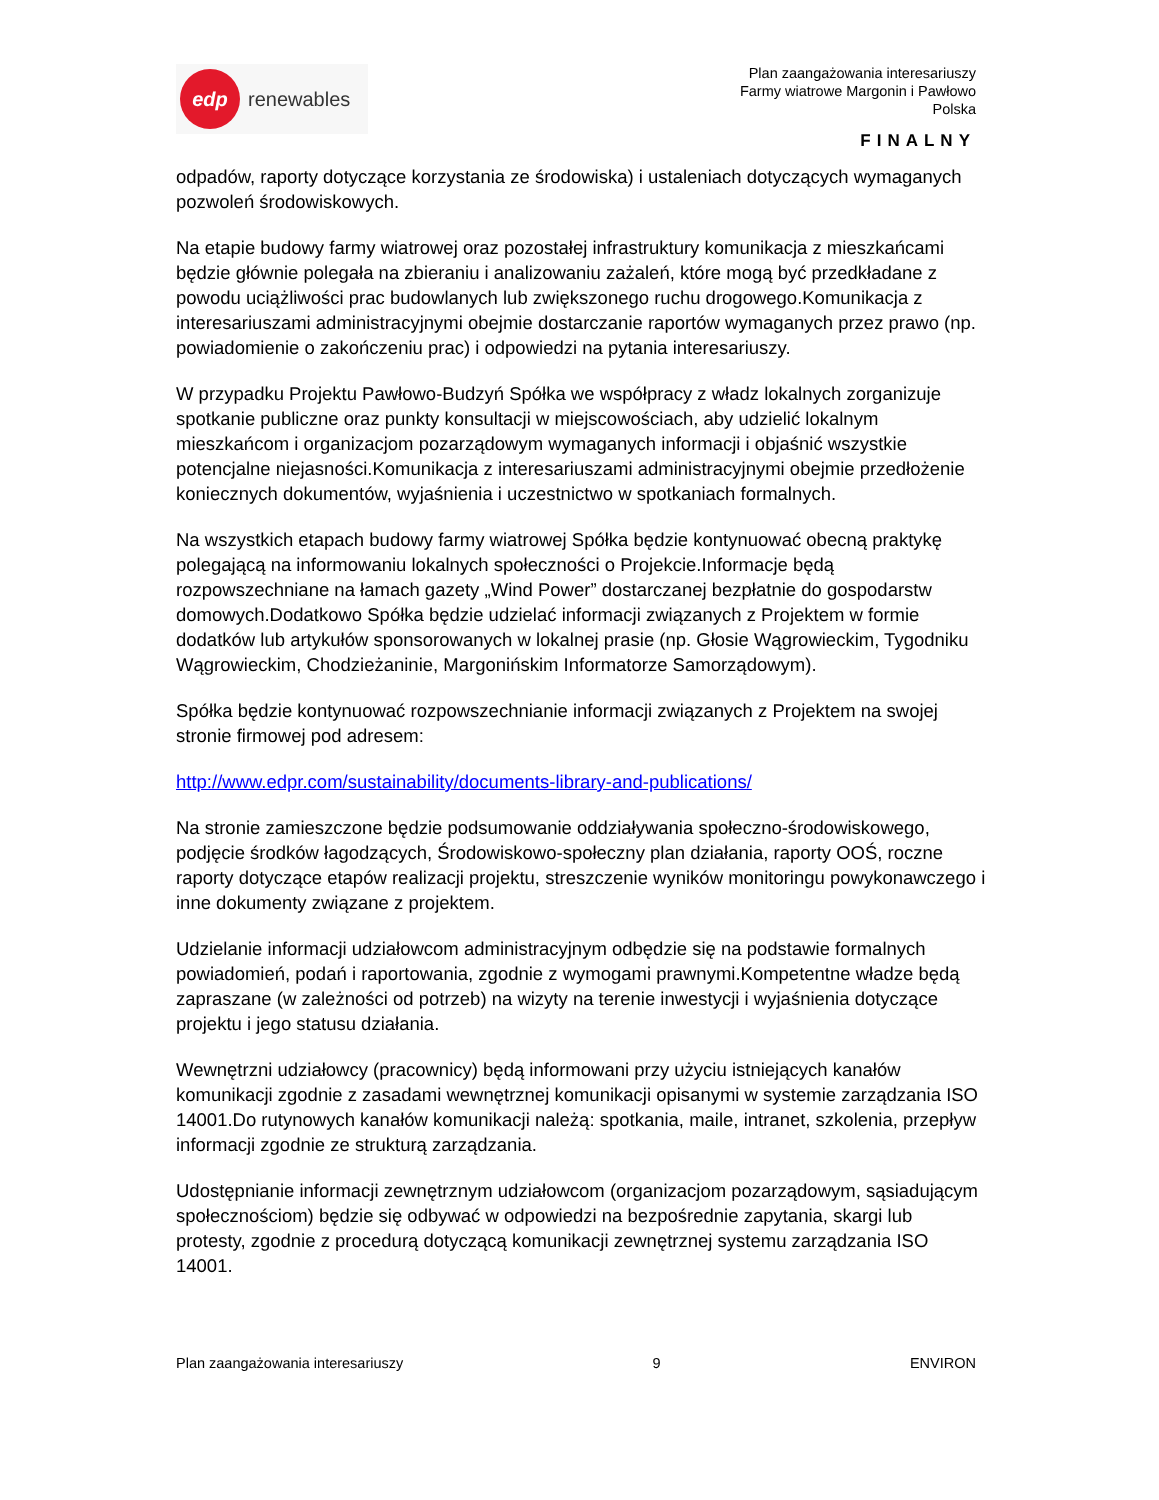edp
renewables
Plan zaangażowania interesariuszy
Farmy wiatrowe Margonin i Pawłowo
Polska
FINALNY
odpadów, raporty dotyczące korzystania ze środowiska) i ustaleniach dotyczących wymaganych pozwoleń środowiskowych.
Na etapie budowy farmy wiatrowej oraz pozostałej infrastruktury komunikacja z mieszkańcami będzie głównie polegała na zbieraniu i analizowaniu zażaleń, które mogą być przedkładane z powodu uciążliwości prac budowlanych lub zwiększonego ruchu drogowego.Komunikacja z interesariuszami administracyjnymi obejmie dostarczanie raportów wymaganych przez prawo (np. powiadomienie o zakończeniu prac) i odpowiedzi na pytania interesariuszy.
W przypadku Projektu Pawłowo-Budzyń Spółka we współpracy z władz lokalnych zorganizuje spotkanie publiczne oraz punkty konsultacji w miejscowościach, aby udzielić lokalnym mieszkańcom i organizacjom pozarządowym wymaganych informacji i objaśnić wszystkie potencjalne niejasności.Komunikacja z interesariuszami administracyjnymi obejmie przedłożenie koniecznych dokumentów, wyjaśnienia i uczestnictwo w spotkaniach formalnych.
Na wszystkich etapach budowy farmy wiatrowej Spółka będzie kontynuować obecną praktykę polegającą na informowaniu lokalnych społeczności o Projekcie.Informacje będą rozpowszechniane na łamach gazety „Wind Power” dostarczanej bezpłatnie do gospodarstw domowych.Dodatkowo Spółka będzie udzielać informacji związanych z Projektem w formie dodatków lub artykułów sponsorowanych w lokalnej prasie (np. Głosie Wągrowieckim, Tygodniku Wągrowieckim, Chodzieżaninie, Margonińskim Informatorze Samorządowym).
Spółka będzie kontynuować rozpowszechnianie informacji związanych z Projektem na swojej stronie firmowej pod adresem:
http://www.edpr.com/sustainability/documents-library-and-publications/
Na stronie zamieszczone będzie podsumowanie oddziaływania społeczno-środowiskowego, podjęcie środków łagodzących, Środowiskowo-społeczny plan działania, raporty OOŚ, roczne raporty dotyczące etapów realizacji projektu, streszczenie wyników monitoringu powykonawczego i inne dokumenty związane z projektem.
Udzielanie informacji udziałowcom administracyjnym odbędzie się na podstawie formalnych powiadomień, podań i raportowania, zgodnie z wymogami prawnymi.Kompetentne władze będą zapraszane (w zależności od potrzeb) na wizyty na terenie inwestycji i wyjaśnienia dotyczące projektu i jego statusu działania.
Wewnętrzni udziałowcy (pracownicy) będą informowani przy użyciu istniejących kanałów komunikacji zgodnie z zasadami wewnętrznej komunikacji opisanymi w systemie zarządzania ISO 14001.Do rutynowych kanałów komunikacji należą: spotkania, maile, intranet, szkolenia, przepływ informacji zgodnie ze strukturą zarządzania.
Udostępnianie informacji zewnętrznym udziałowcom (organizacjom pozarządowym, sąsiadującym społecznościom) będzie się odbywać w odpowiedzi na bezpośrednie zapytania, skargi lub protesty, zgodnie z procedurą dotyczącą komunikacji zewnętrznej systemu zarządzania ISO 14001.
Plan zaangażowania interesariuszy 9 ENVIRON